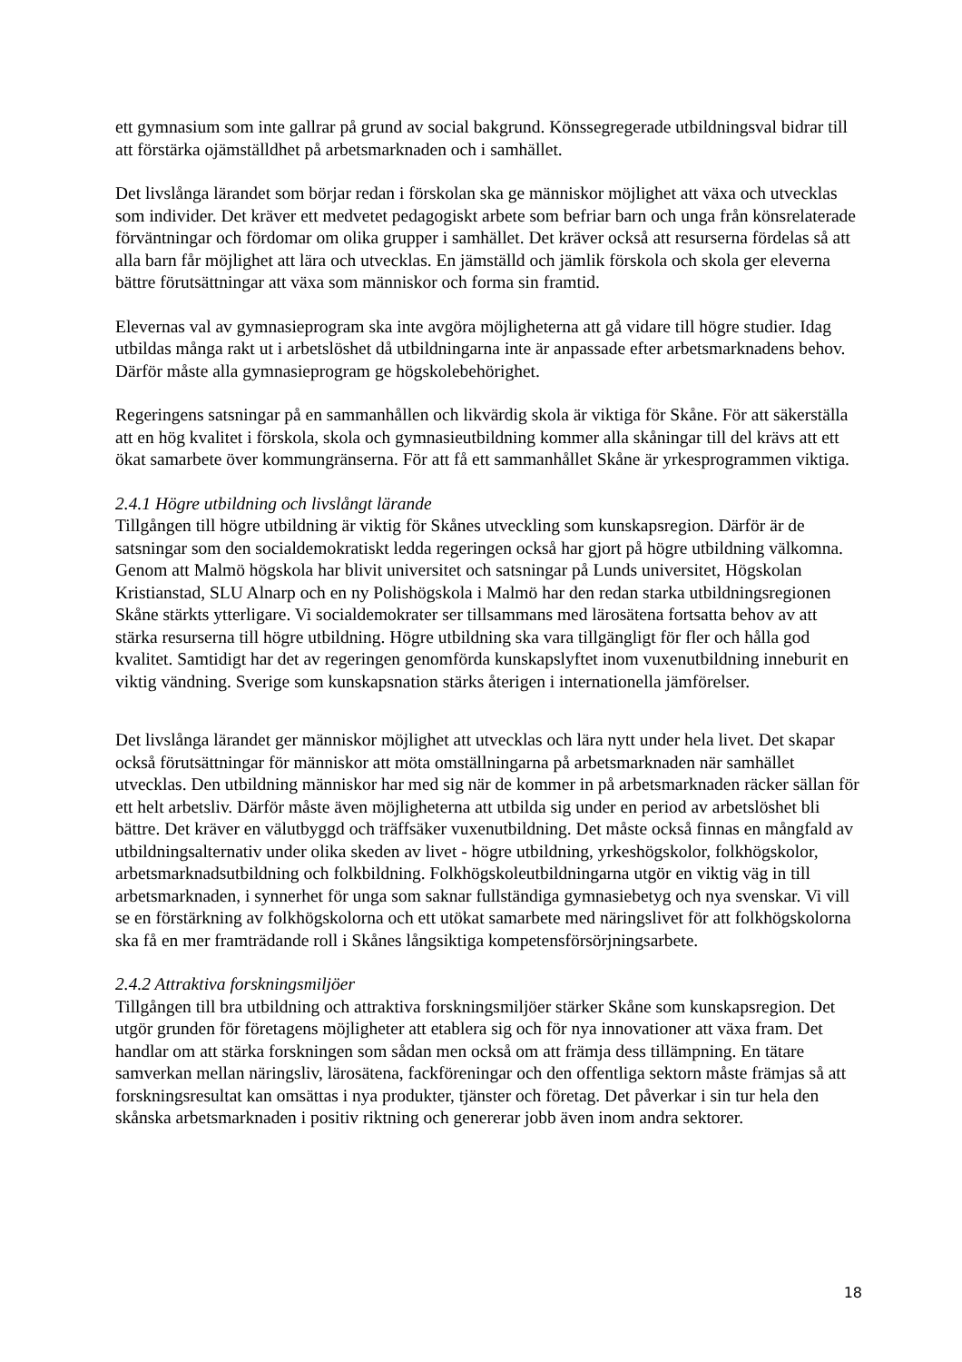ett gymnasium som inte gallrar på grund av social bakgrund. Könssegregerade utbildningsval bidrar till att förstärka ojämställdhet på arbetsmarknaden och i samhället.
Det livslånga lärandet som börjar redan i förskolan ska ge människor möjlighet att växa och utvecklas som individer. Det kräver ett medvetet pedagogiskt arbete som befriar barn och unga från könsrelaterade förväntningar och fördomar om olika grupper i samhället. Det kräver också att resurserna fördelas så att alla barn får möjlighet att lära och utvecklas. En jämställd och jämlik förskola och skola ger eleverna bättre förutsättningar att växa som människor och forma sin framtid.
Elevernas val av gymnasieprogram ska inte avgöra möjligheterna att gå vidare till högre studier. Idag utbildas många rakt ut i arbetslöshet då utbildningarna inte är anpassade efter arbetsmarknadens behov. Därför måste alla gymnasieprogram ge högskolebehörighet.
Regeringens satsningar på en sammanhållen och likvärdig skola är viktiga för Skåne. För att säkerställa att en hög kvalitet i förskola, skola och gymnasieutbildning kommer alla skåningar till del krävs att ett ökat samarbete över kommungränserna. För att få ett sammanhållet Skåne är yrkesprogrammen viktiga.
2.4.1 Högre utbildning och livslångt lärande
Tillgången till högre utbildning är viktig för Skånes utveckling som kunskapsregion. Därför är de satsningar som den socialdemokratiskt ledda regeringen också har gjort på högre utbildning välkomna. Genom att Malmö högskola har blivit universitet och satsningar på Lunds universitet, Högskolan Kristianstad, SLU Alnarp och en ny Polishögskola i Malmö har den redan starka utbildningsregionen Skåne stärkts ytterligare. Vi socialdemokrater ser tillsammans med lärosätena fortsatta behov av att stärka resurserna till högre utbildning. Högre utbildning ska vara tillgängligt för fler och hålla god kvalitet. Samtidigt har det av regeringen genomförda kunskapslyftet inom vuxenutbildning inneburit en viktig vändning. Sverige som kunskapsnation stärks återigen i internationella jämförelser.
Det livslånga lärandet ger människor möjlighet att utvecklas och lära nytt under hela livet. Det skapar också förutsättningar för människor att möta omställningarna på arbetsmarknaden när samhället utvecklas. Den utbildning människor har med sig när de kommer in på arbetsmarknaden räcker sällan för ett helt arbetsliv. Därför måste även möjligheterna att utbilda sig under en period av arbetslöshet bli bättre. Det kräver en välutbyggd och träffsäker vuxenutbildning. Det måste också finnas en mångfald av utbildningsalternativ under olika skeden av livet - högre utbildning, yrkeshögskolor, folkhögskolor, arbetsmarknadsutbildning och folkbildning. Folkhögskoleutbildningarna utgör en viktig väg in till arbetsmarknaden, i synnerhet för unga som saknar fullständiga gymnasiebetyg och nya svenskar. Vi vill se en förstärkning av folkhögskolorna och ett utökat samarbete med näringslivet för att folkhögskolorna ska få en mer framträdande roll i Skånes långsiktiga kompetensförsörjningsarbete.
2.4.2 Attraktiva forskningsmiljöer
Tillgången till bra utbildning och attraktiva forskningsmiljöer stärker Skåne som kunskapsregion. Det utgör grunden för företagens möjligheter att etablera sig och för nya innovationer att växa fram. Det handlar om att stärka forskningen som sådan men också om att främja dess tillämpning. En tätare samverkan mellan näringsliv, lärosätena, fackföreningar och den offentliga sektorn måste främjas så att forskningsresultat kan omsättas i nya produkter, tjänster och företag. Det påverkar i sin tur hela den skånska arbetsmarknaden i positiv riktning och genererar jobb även inom andra sektorer.
18